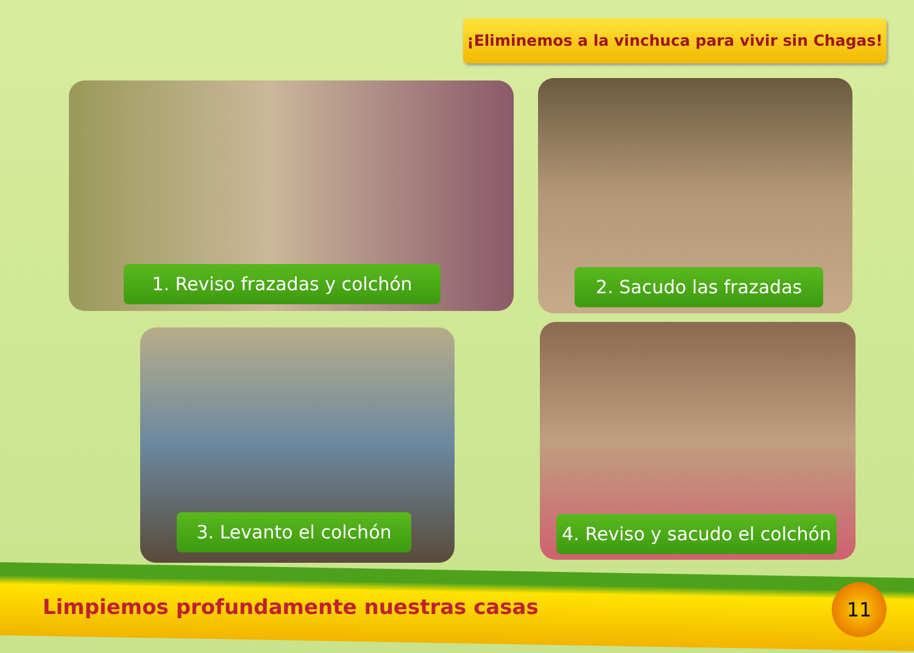¡Eliminemos a la vinchuca para vivir sin Chagas!
1. Reviso frazadas y colchón 2. Sacudo las frazadas
3. Levanto el colchón
4. Reviso y sacudo el colchón
Limpiemos profundamente nuestras casas
11